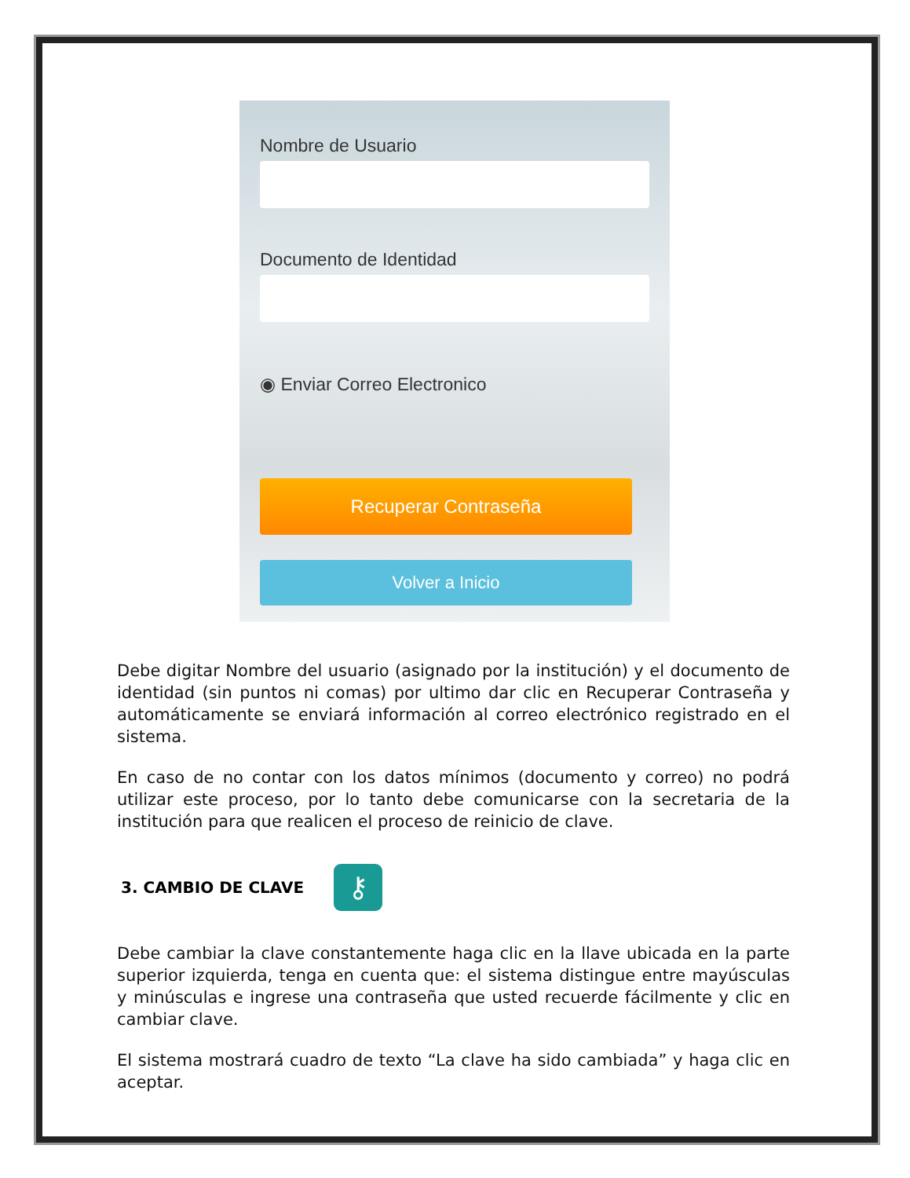Nombre de Usuario
Documento de Identidad
◉ Enviar Correo Electronico
Recuperar Contraseña
Volver a Inicio
Debe digitar Nombre del usuario (asignado por la institución) y el documento de identidad (sin puntos ni comas) por ultimo dar clic en Recuperar Contraseña y automáticamente se enviará información al correo electrónico registrado en el sistema.
En caso de no contar con los datos mínimos (documento y correo) no podrá utilizar este proceso, por lo tanto debe comunicarse con la secretaria de la institución para que realicen el proceso de reinicio de clave.
3. CAMBIO DE CLAVE ⚷
Debe cambiar la clave constantemente haga clic en la llave ubicada en la parte superior izquierda, tenga en cuenta que: el sistema distingue entre mayúsculas y minúsculas e ingrese una contraseña que usted recuerde fácilmente y clic en cambiar clave.
El sistema mostrará cuadro de texto “La clave ha sido cambiada” y haga clic en aceptar.